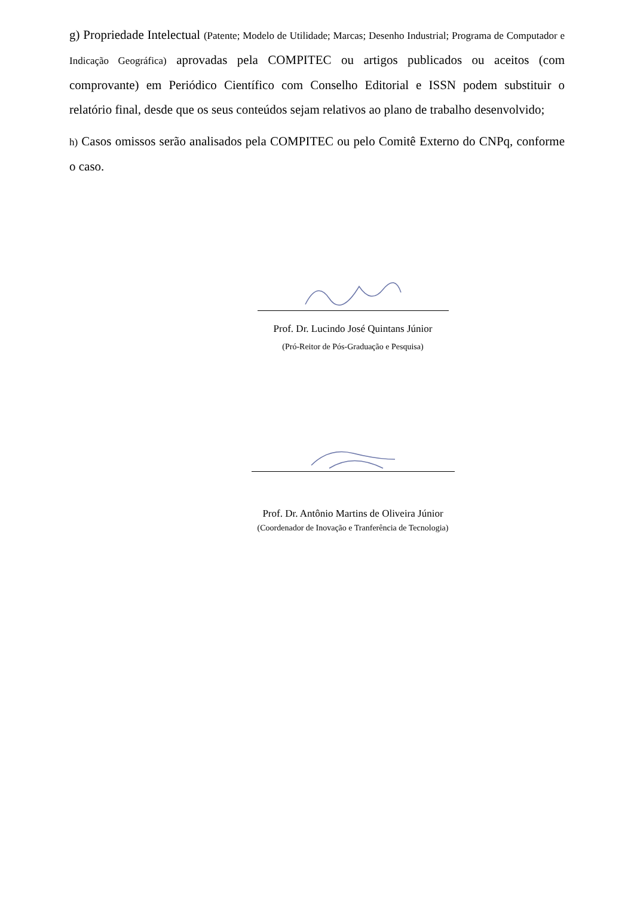g) Propriedade Intelectual (Patente; Modelo de Utilidade; Marcas; Desenho Industrial; Programa de Computador e Indicação Geográfica) aprovadas pela COMPITEC ou artigos publicados ou aceitos (com comprovante) em Periódico Científico com Conselho Editorial e ISSN podem substituir o relatório final, desde que os seus conteúdos sejam relativos ao plano de trabalho desenvolvido;
h) Casos omissos serão analisados pela COMPITEC ou pelo Comitê Externo do CNPq, conforme o caso.
Prof. Dr. Lucindo José Quintans Júnior
(Pró-Reitor de Pós-Graduação e Pesquisa)
Prof. Dr. Antônio Martins de Oliveira Júnior
(Coordenador de Inovação e Tranferência de Tecnologia)